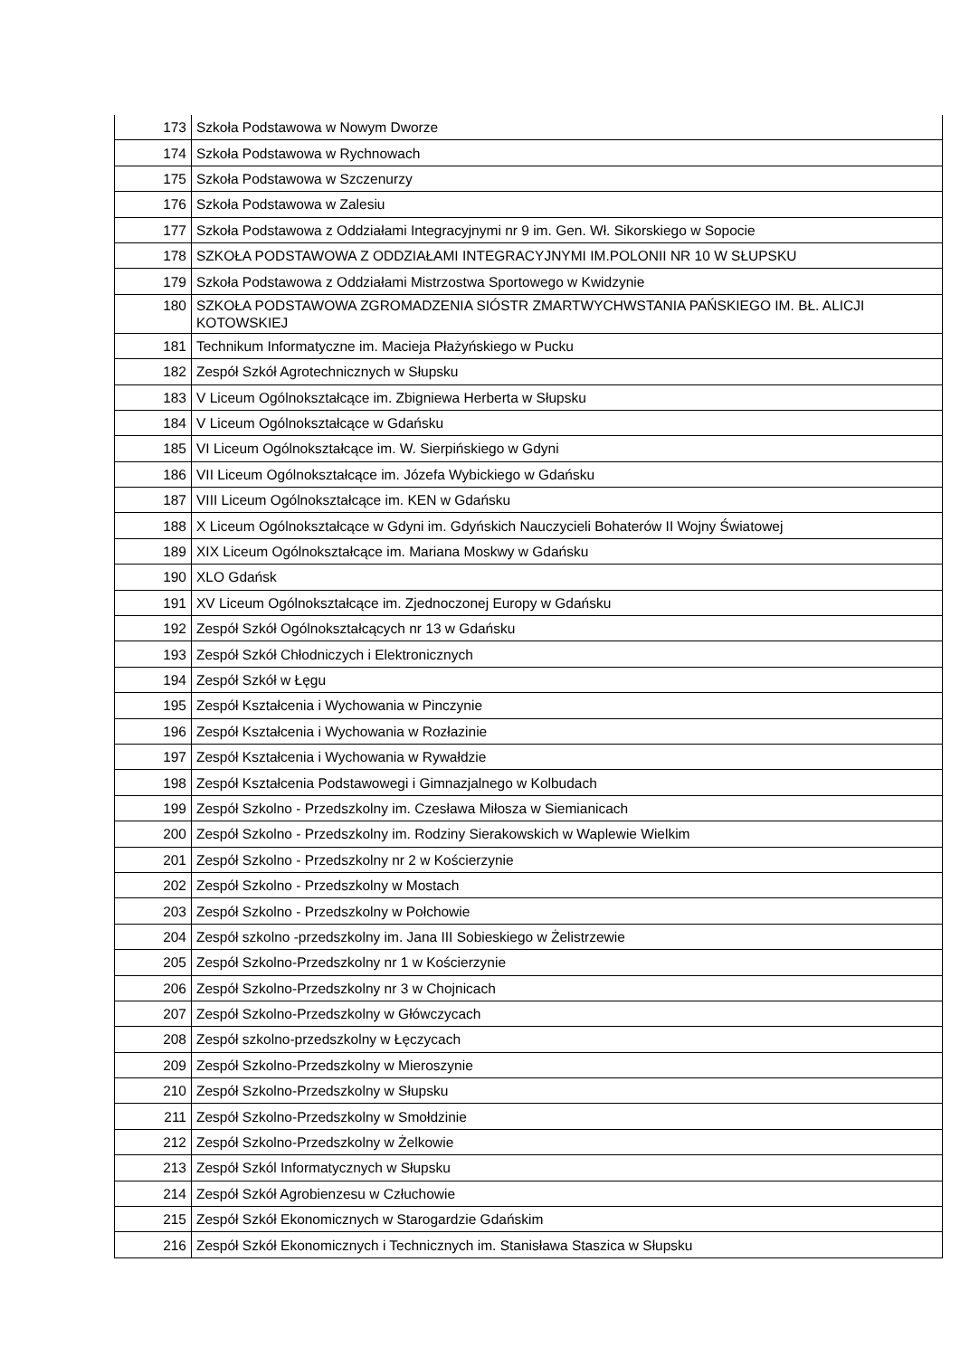| 173 | Szkoła Podstawowa w Nowym Dworze |
| 174 | Szkoła Podstawowa w Rychnowach |
| 175 | Szkoła Podstawowa w Szczenurzy |
| 176 | Szkoła Podstawowa w Zalesiu |
| 177 | Szkoła Podstawowa z Oddziałami Integracyjnymi nr 9 im. Gen. Wł. Sikorskiego w Sopocie |
| 178 | SZKOŁA PODSTAWOWA Z ODDZIAŁAMI INTEGRACYJNYMI IM.POLONII NR 10 W SŁUPSKU |
| 179 | Szkoła Podstawowa z Oddziałami Mistrzostwa Sportowego w Kwidzynie |
| 180 | SZKOŁA PODSTAWOWA ZGROMADZENIA SIÓSTR ZMARTWYCHWSTANIA PAŃSKIEGO IM. BŁ. ALICJI KOTOWSKIEJ |
| 181 | Technikum Informatyczne im. Macieja Płażyńskiego w Pucku |
| 182 | Zespół Szkół Agrotechnicznych w Słupsku |
| 183 | V Liceum Ogólnokształcące im. Zbigniewa Herberta w Słupsku |
| 184 | V Liceum Ogólnokształcące w Gdańsku |
| 185 | VI Liceum Ogólnokształcące im. W. Sierpińskiego w Gdyni |
| 186 | VII Liceum Ogólnokształcące im. Józefa Wybickiego w Gdańsku |
| 187 | VIII Liceum Ogólnokształcące im. KEN w Gdańsku |
| 188 | X Liceum Ogólnokształcące w Gdyni im. Gdyńskich Nauczycieli Bohaterów II Wojny Światowej |
| 189 | XIX Liceum Ogólnokształcące im. Mariana Moskwy w Gdańsku |
| 190 | XLO Gdańsk |
| 191 | XV Liceum Ogólnokształcące im. Zjednoczonej Europy w Gdańsku |
| 192 | Zespół Szkół Ogólnokształcących nr 13 w Gdańsku |
| 193 | Zespół Szkół Chłodniczych i Elektronicznych |
| 194 | Zespół Szkół w Łęgu |
| 195 | Zespół Kształcenia i Wychowania w Pinczynie |
| 196 | Zespół Kształcenia i Wychowania w Rozłazinie |
| 197 | Zespół Kształcenia i Wychowania w Rywałdzie |
| 198 | Zespół Kształcenia Podstawowegi i Gimnazjalnego w Kolbudach |
| 199 | Zespół Szkolno - Przedszkolny im. Czesława Miłosza w Siemianicach |
| 200 | Zespół Szkolno - Przedszkolny im. Rodziny Sierakowskich w Waplewie Wielkim |
| 201 | Zespół Szkolno - Przedszkolny nr 2 w Kościerzynie |
| 202 | Zespół Szkolno - Przedszkolny w Mostach |
| 203 | Zespół Szkolno - Przedszkolny w Połchowie |
| 204 | Zespół szkolno -przedszkolny im. Jana III Sobieskiego w Żelistrzewie |
| 205 | Zespół Szkolno-Przedszkolny nr 1 w Kościerzynie |
| 206 | Zespół Szkolno-Przedszkolny nr 3 w Chojnicach |
| 207 | Zespół Szkolno-Przedszkolny w Główczycach |
| 208 | Zespół szkolno-przedszkolny w Łęczycach |
| 209 | Zespół Szkolno-Przedszkolny w Mieroszynie |
| 210 | Zespół Szkolno-Przedszkolny w Słupsku |
| 211 | Zespół Szkolno-Przedszkolny w Smołdzinie |
| 212 | Zespół Szkolno-Przedszkolny w Żelkowie |
| 213 | Zespół Szkól Informatycznych w Słupsku |
| 214 | Zespół Szkół Agrobienzesu w Człuchowie |
| 215 | Zespół Szkół Ekonomicznych w Starogardzie Gdańskim |
| 216 | Zespół Szkół Ekonomicznych i Technicznych im. Stanisława Staszica w Słupsku |